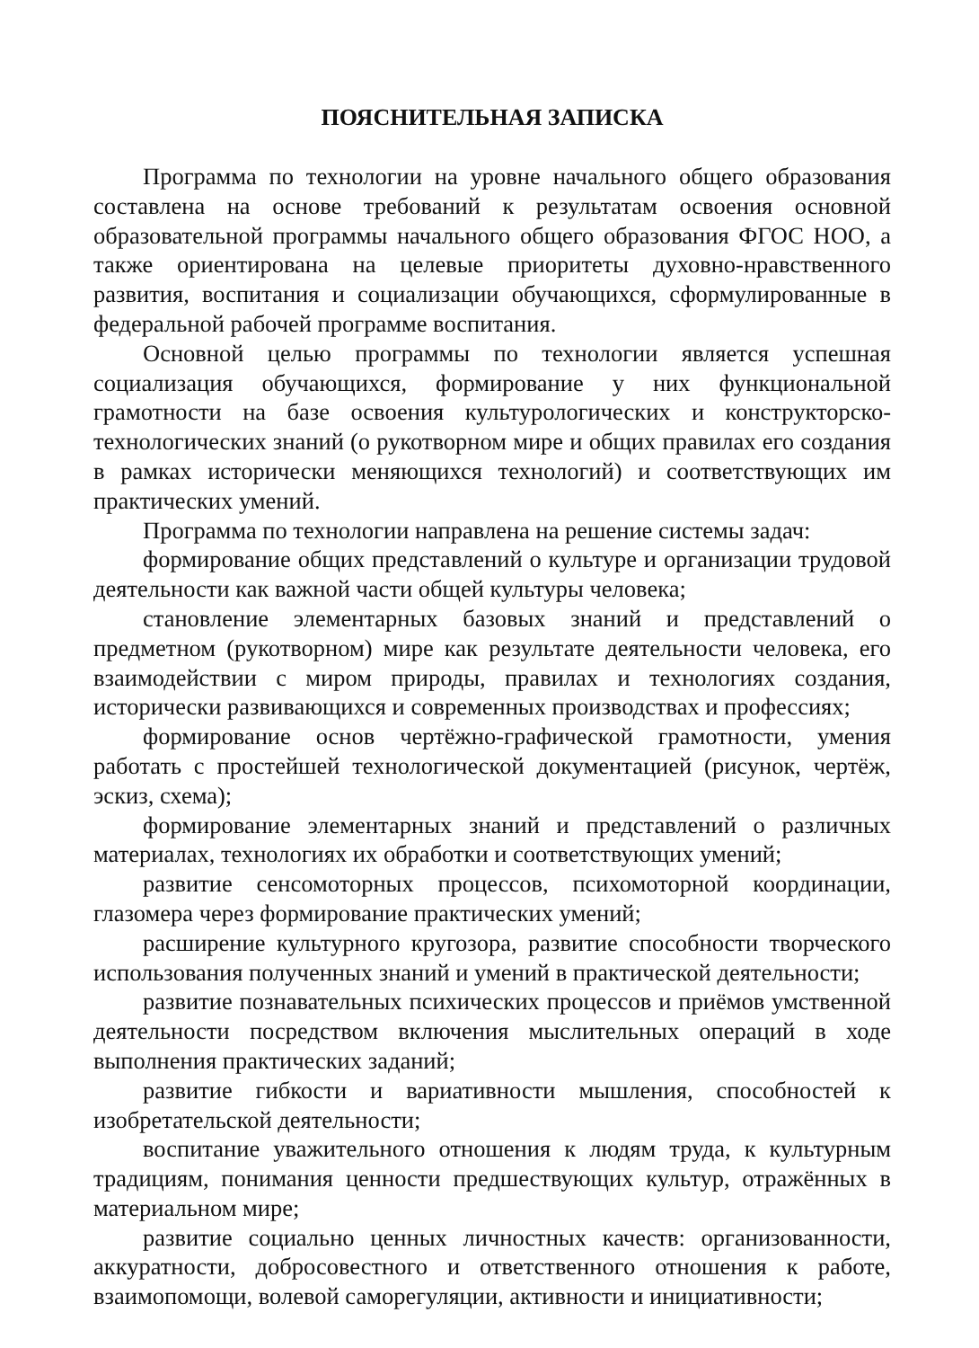ПОЯСНИТЕЛЬНАЯ ЗАПИСКА
Программа по технологии на уровне начального общего образования составлена на основе требований к результатам освоения основной образовательной программы начального общего образования ФГОС НОО, а также ориентирована на целевые приоритеты духовно-нравственного развития, воспитания и социализации обучающихся, сформулированные в федеральной рабочей программе воспитания.
Основной целью программы по технологии является успешная социализация обучающихся, формирование у них функциональной грамотности на базе освоения культурологических и конструкторско-технологических знаний (о рукотворном мире и общих правилах его создания в рамках исторически меняющихся технологий) и соответствующих им практических умений.
Программа по технологии направлена на решение системы задач:
формирование общих представлений о культуре и организации трудовой деятельности как важной части общей культуры человека;
становление элементарных базовых знаний и представлений о предметном (рукотворном) мире как результате деятельности человека, его взаимодействии с миром природы, правилах и технологиях создания, исторически развивающихся и современных производствах и профессиях;
формирование основ чертёжно-графической грамотности, умения работать с простейшей технологической документацией (рисунок, чертёж, эскиз, схема);
формирование элементарных знаний и представлений о различных материалах, технологиях их обработки и соответствующих умений;
развитие сенсомоторных процессов, психомоторной координации, глазомера через формирование практических умений;
расширение культурного кругозора, развитие способности творческого использования полученных знаний и умений в практической деятельности;
развитие познавательных психических процессов и приёмов умственной деятельности посредством включения мыслительных операций в ходе выполнения практических заданий;
развитие гибкости и вариативности мышления, способностей к изобретательской деятельности;
воспитание уважительного отношения к людям труда, к культурным традициям, понимания ценности предшествующих культур, отражённых в материальном мире;
развитие социально ценных личностных качеств: организованности, аккуратности, добросовестного и ответственного отношения к работе, взаимопомощи, волевой саморегуляции, активности и инициативности;